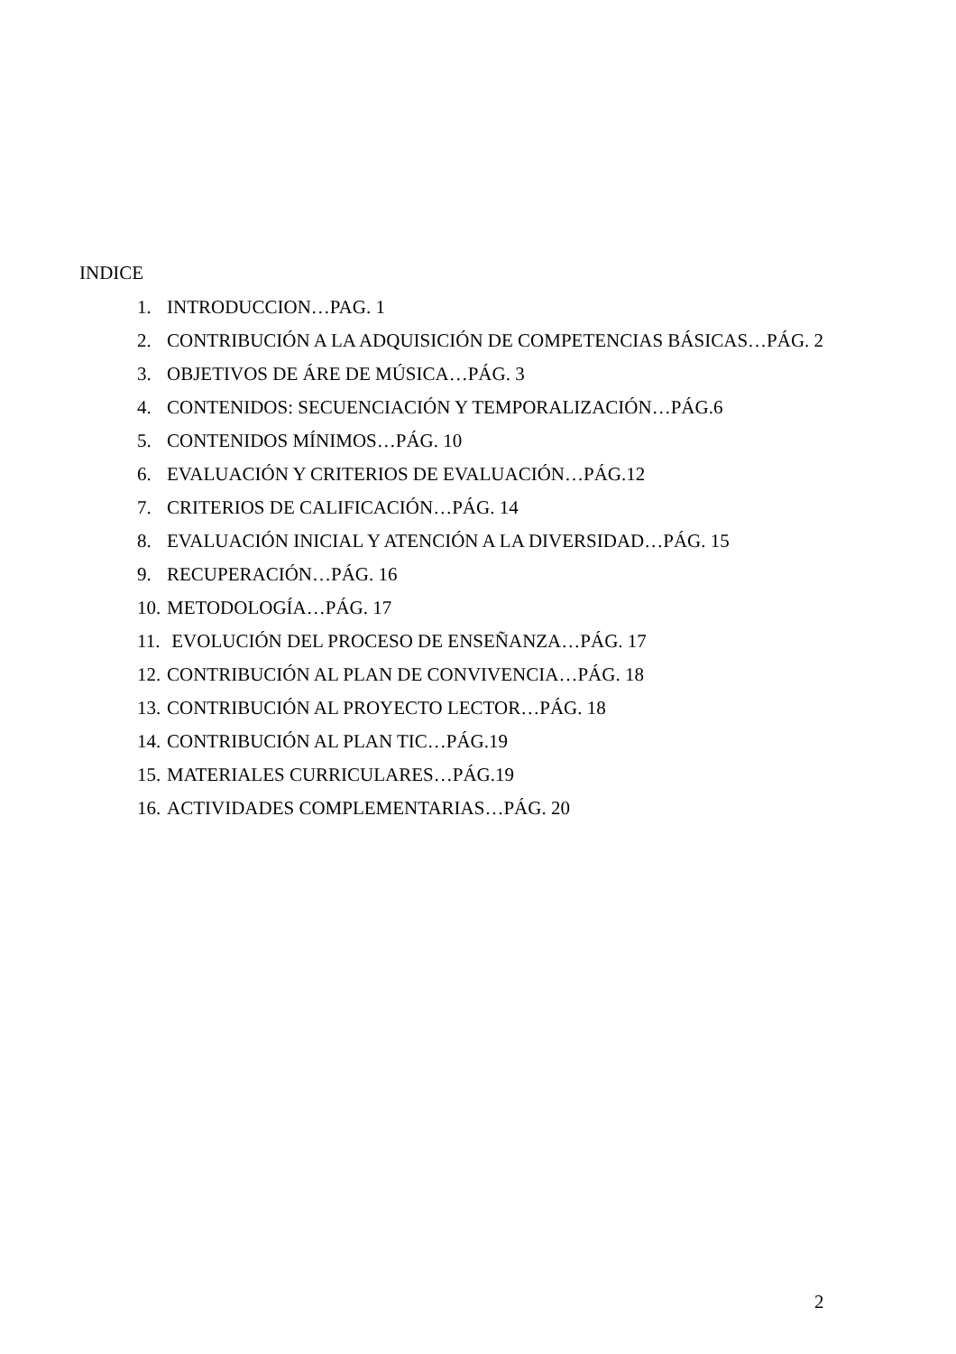INDICE
1. INTRODUCCION…PAG. 1
2. CONTRIBUCIÓN A LA ADQUISICIÓN DE COMPETENCIAS BÁSICAS…PÁG. 2
3. OBJETIVOS DE ÁRE DE MÚSICA…PÁG. 3
4. CONTENIDOS: SECUENCIACIÓN Y TEMPORALIZACIÓN…PÁG.6
5. CONTENIDOS MÍNIMOS…PÁG. 10
6. EVALUACIÓN Y CRITERIOS DE EVALUACIÓN…PÁG.12
7. CRITERIOS DE CALIFICACIÓN…PÁG. 14
8. EVALUACIÓN INICIAL Y ATENCIÓN A LA DIVERSIDAD…PÁG. 15
9. RECUPERACIÓN…PÁG. 16
10. METODOLOGÍA…PÁG. 17
11. EVOLUCIÓN DEL PROCESO DE ENSEÑANZA…PÁG. 17
12. CONTRIBUCIÓN AL PLAN DE CONVIVENCIA…PÁG. 18
13. CONTRIBUCIÓN AL PROYECTO LECTOR…PÁG. 18
14. CONTRIBUCIÓN AL PLAN TIC…PÁG.19
15. MATERIALES CURRICULARES…PÁG.19
16. ACTIVIDADES COMPLEMENTARIAS…PÁG. 20
2